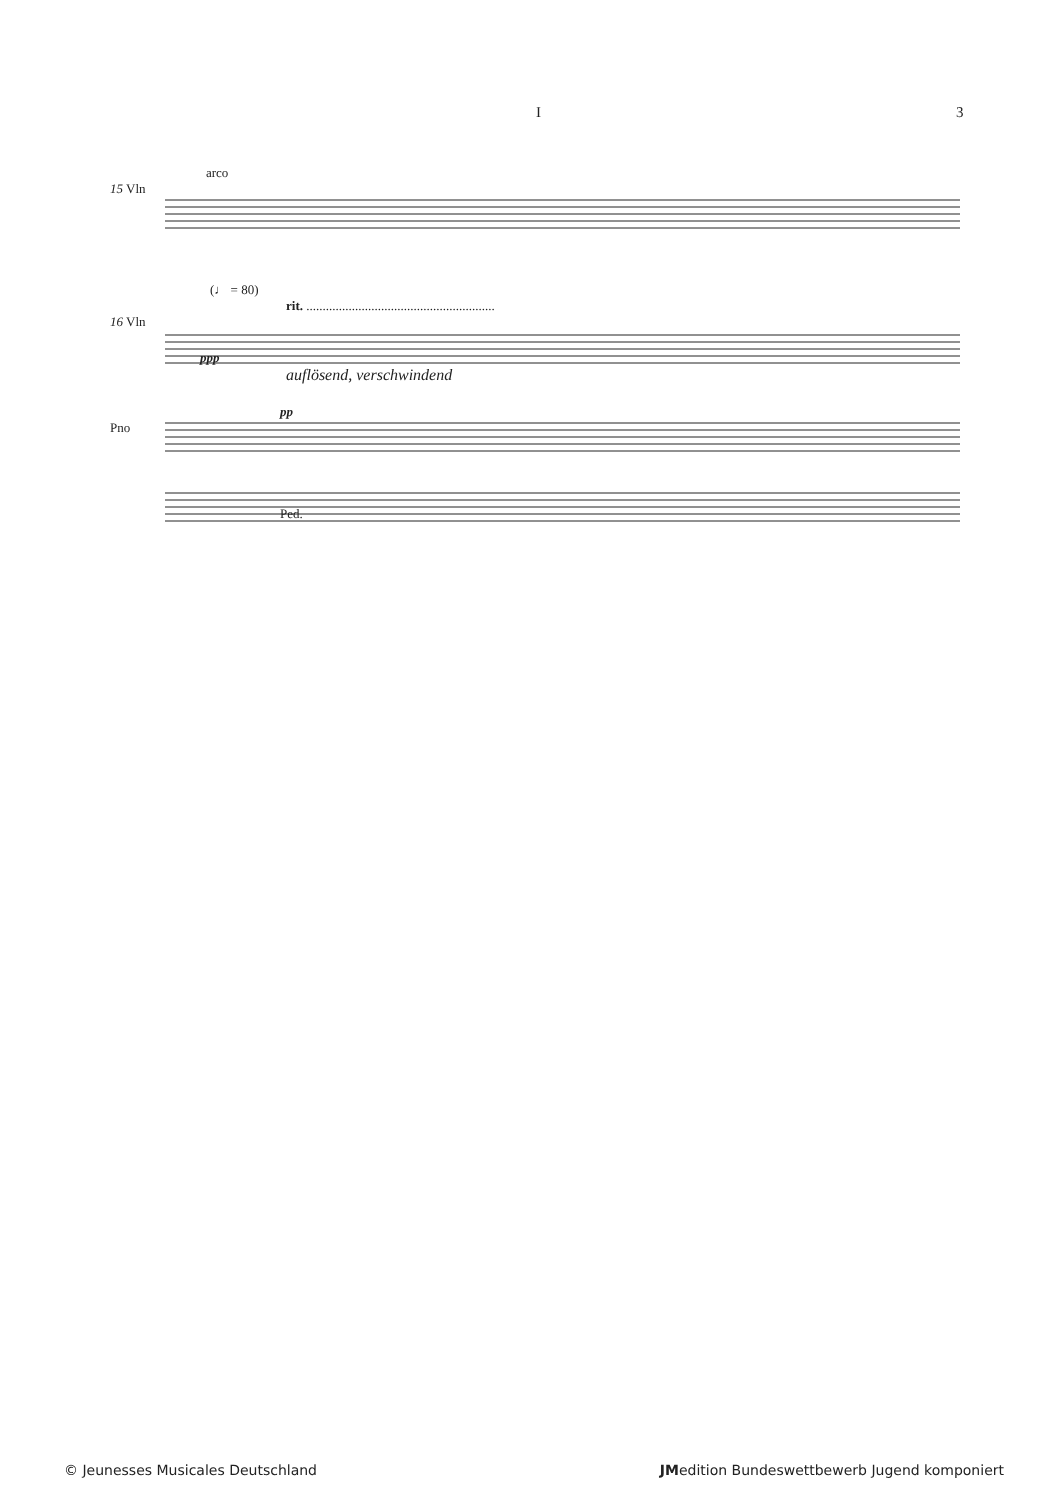I 3
arco
15 Vln
(♩ = 80)
rit. ..........................................................
16 Vln
ppp
auflösend, verschwindend
pp
Pno
Ped.
© Jeunesses Musicales Deutschland JMedition Bundeswettbewerb Jugend komponiert